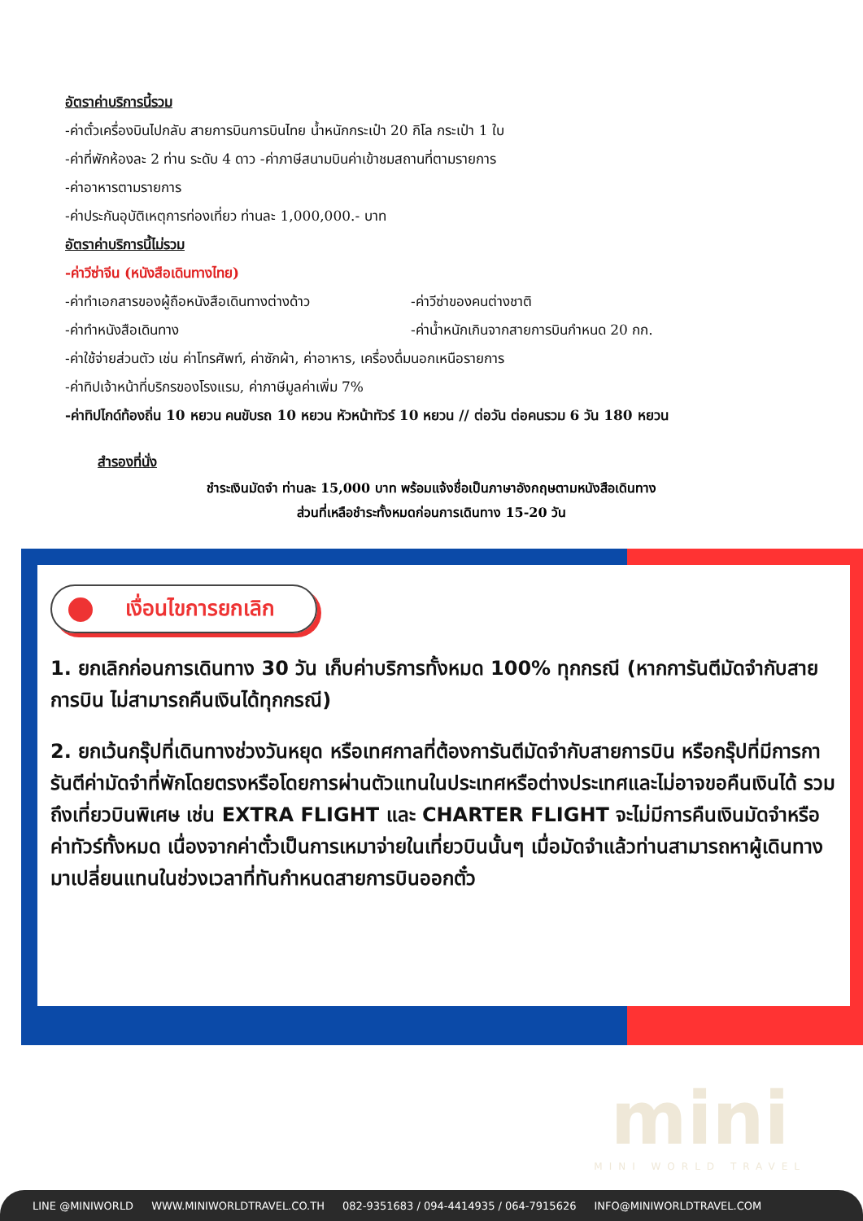อัตราค่าบริการนี้รวม
-ค่าตั๋วเครื่องบินไปกลับ สายการบินการบินไทย น้ำหนักกระเป๋า 20 กิโล กระเป๋า 1 ใบ
-ค่าที่พักห้องละ 2 ท่าน ระดับ 4 ดาว -ค่าภาษีสนามบินค่าเข้าชมสถานที่ตามรายการ
-ค่าอาหารตามรายการ
-ค่าประกันอุบัติเหตุการท่องเที่ยว ท่านละ 1,000,000.- บาท
อัตราค่าบริการนี้ไม่รวม
-ค่าวีซ่าจีน (หนังสือเดินทางไทย)
-ค่าทำเอกสารของผู้ถือหนังสือเดินทางต่างด้าว -ค่าวีซ่าของคนต่างชาติ
-ค่าทำหนังสือเดินทาง -ค่าน้ำหนักเกินจากสายการบินกำหนด 20 กก.
-ค่าใช้จ่ายส่วนตัว เช่น ค่าโทรศัพท์, ค่าซักผ้า, ค่าอาหาร, เครื่องดื่มนอกเหนือรายการ
-ค่าทิปเจ้าหน้าที่บริกรของโรงแรม, ค่าภาษีมูลค่าเพิ่ม 7%
-ค่าทิปไกด์ท้องถิ่น 10 หยวน คนขับรถ 10 หยวน หัวหน้าทัวร์ 10 หยวน // ต่อวัน ต่อคนรวม 6 วัน 180 หยวน
สำรองที่นั่ง
ชำระเงินมัดจำ ท่านละ 15,000 บาท พร้อมแจ้งชื่อเป็นภาษาอังกฤษตามหนังสือเดินทาง
ส่วนที่เหลือชำระทั้งหมดก่อนการเดินทาง 15-20 วัน
เงื่อนไขการยกเลิก
1. ยกเลิกก่อนการเดินทาง 30 วัน เก็บค่าบริการทั้งหมด 100% ทุกกรณี (หากการันตีมัดจำกับสายการบิน ไม่สามารถคืนเงินได้ทุกกรณี)
2. ยกเว้นกรุ๊ปที่เดินทางช่วงวันหยุด หรือเทศกาลที่ต้องการันตีมัดจำกับสายการบิน หรือกรุ๊ปที่มีการการันตีค่ามัดจำที่พักโดยตรงหรือโดยการผ่านตัวแทนในประเทศหรือต่างประเทศและไม่อาจขอคืนเงินได้ รวมถึงเที่ยวบินพิเศษ เช่น EXTRA FLIGHT และ CHARTER FLIGHT จะไม่มีการคืนเงินมัดจำหรือค่าทัวร์ทั้งหมด เนื่องจากค่าตั๋วเป็นการเหมาจ่ายในเที่ยวบินนั้นๆ เมื่อมัดจำแล้วท่านสามารถหาผู้เดินทางมาเปลี่ยนแทนในช่วงเวลาที่ทันกำหนดสายการบินออกตั๋ว
mini
MINI WORLD TRAVEL
LINE @MINIWORLD WWW.MINIWORLDTRAVEL.CO.TH 082-9351683 / 094-4414935 / 064-7915626 INFO@MINIWORLDTRAVEL.COM